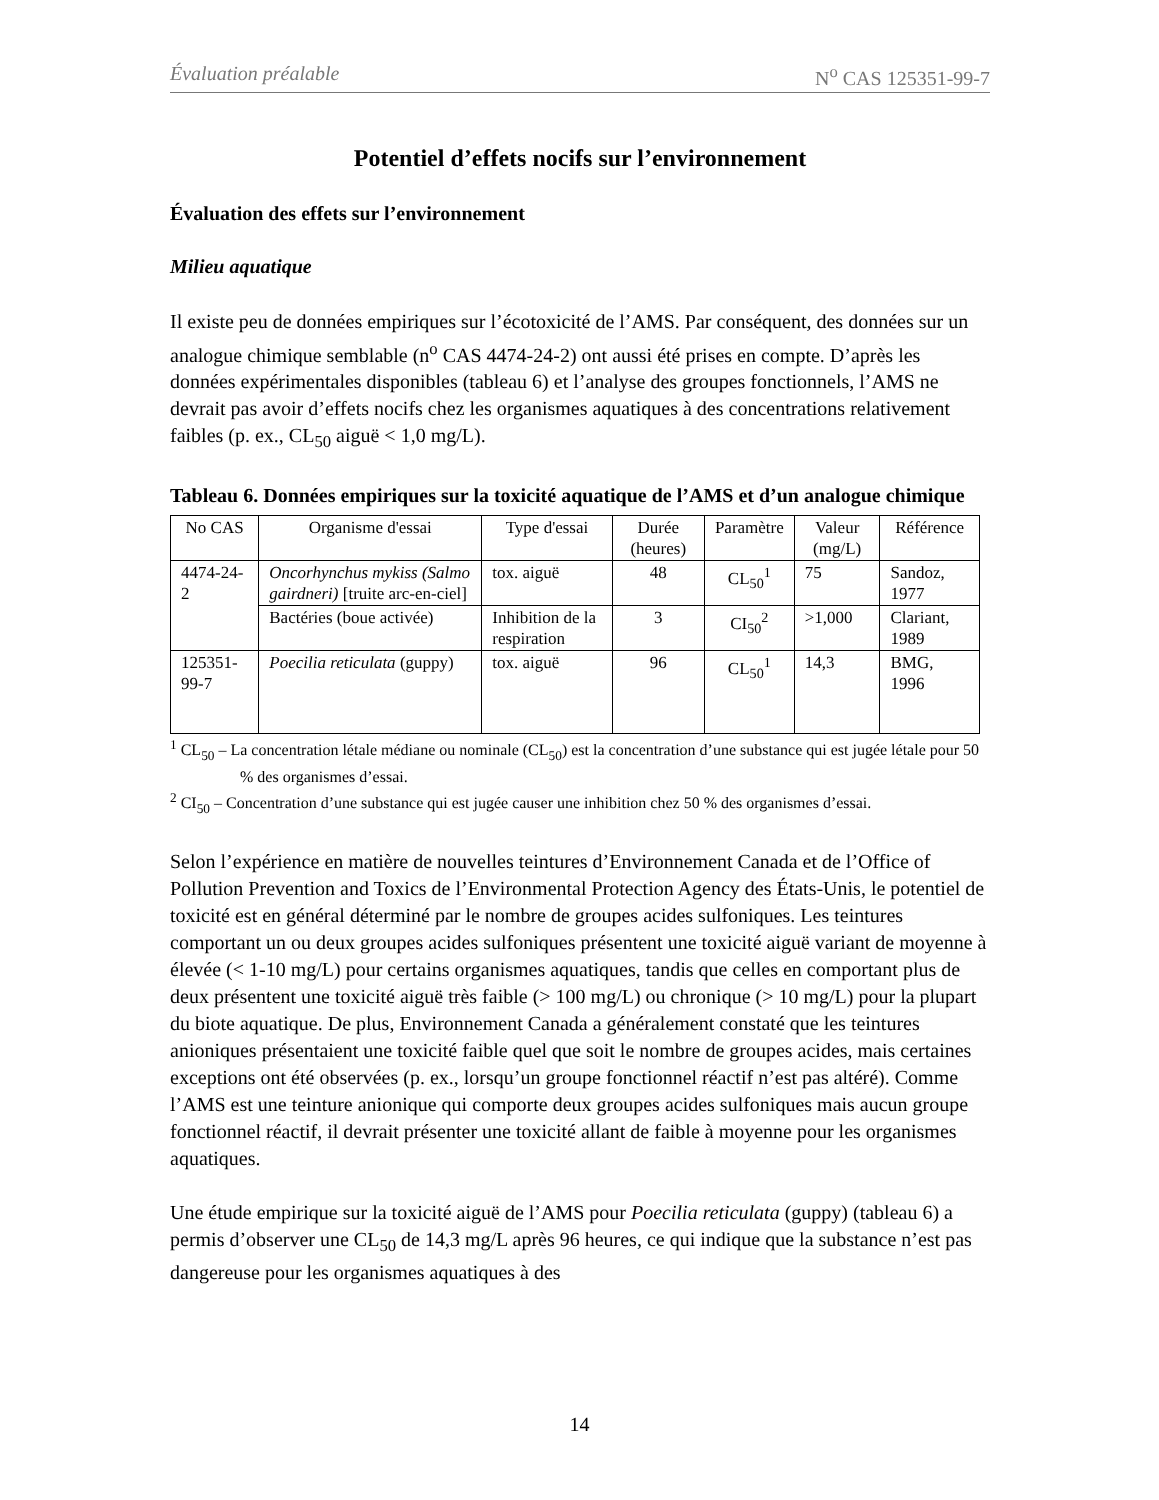Évaluation préalable N<sup>o</sup> CAS 125351-99-7
Potentiel d’effets nocifs sur l’environnement
Évaluation des effets sur l’environnement
Milieu aquatique
Il existe peu de données empiriques sur l’écotoxicité de l’AMS. Par conséquent, des données sur un analogue chimique semblable (n<sup>o</sup> CAS 4474-24-2) ont aussi été prises en compte. D’après les données expérimentales disponibles (tableau 6) et l’analyse des groupes fonctionnels, l’AMS ne devrait pas avoir d’effets nocifs chez les organismes aquatiques à des concentrations relativement faibles (p. ex., CL<sub>50</sub> aiguë < 1,0 mg/L).
Tableau 6. Données empiriques sur la toxicité aquatique de l’AMS et d’un analogue chimique
| No CAS | Organisme d'essai | Type d'essai | Durée (heures) | Paramètre | Valeur (mg/L) | Référence |
| --- | --- | --- | --- | --- | --- | --- |
| 4474-24-2 | Oncorhynchus mykiss (Salmo gairdneri) [truite arc-en-ciel] | tox. aiguë | 48 | CL<sub>50</sub><sup>1</sup> | 75 | Sandoz, 1977 |
| | Bactéries (boue activée) | Inhibition de la respiration | 3 | CI<sub>50</sub><sup>2</sup> | >1,000 | Clariant, 1989 |
| 125351-99-7 | Poecilia reticulata (guppy) | tox. aiguë | 96 | CL<sub>50</sub><sup>1</sup> | 14,3 | BMG, 1996 |
<sup>1</sup> CL<sub>50</sub> – La concentration létale médiane ou nominale (CL<sub>50</sub>) est la concentration d’une substance qui est jugée létale pour 50 % des organismes d’essai.
<sup>2</sup> CI<sub>50</sub> – Concentration d’une substance qui est jugée causer une inhibition chez 50 % des organismes d’essai.
Selon l’expérience en matière de nouvelles teintures d’Environnement Canada et de l’Office of Pollution Prevention and Toxics de l’Environmental Protection Agency des États-Unis, le potentiel de toxicité est en général déterminé par le nombre de groupes acides sulfoniques. Les teintures comportant un ou deux groupes acides sulfoniques présentent une toxicité aiguë variant de moyenne à élevée (< 1-10 mg/L) pour certains organismes aquatiques, tandis que celles en comportant plus de deux présentent une toxicité aiguë très faible (> 100 mg/L) ou chronique (> 10 mg/L) pour la plupart du biote aquatique. De plus, Environnement Canada a généralement constaté que les teintures anioniques présentaient une toxicité faible quel que soit le nombre de groupes acides, mais certaines exceptions ont été observées (p. ex., lorsqu’un groupe fonctionnel réactif n’est pas altéré). Comme l’AMS est une teinture anionique qui comporte deux groupes acides sulfoniques mais aucun groupe fonctionnel réactif, il devrait présenter une toxicité allant de faible à moyenne pour les organismes aquatiques.
Une étude empirique sur la toxicité aiguë de l’AMS pour Poecilia reticulata (guppy) (tableau 6) a permis d’observer une CL<sub>50</sub> de 14,3 mg/L après 96 heures, ce qui indique que la substance n’est pas dangereuse pour les organismes aquatiques à des
14